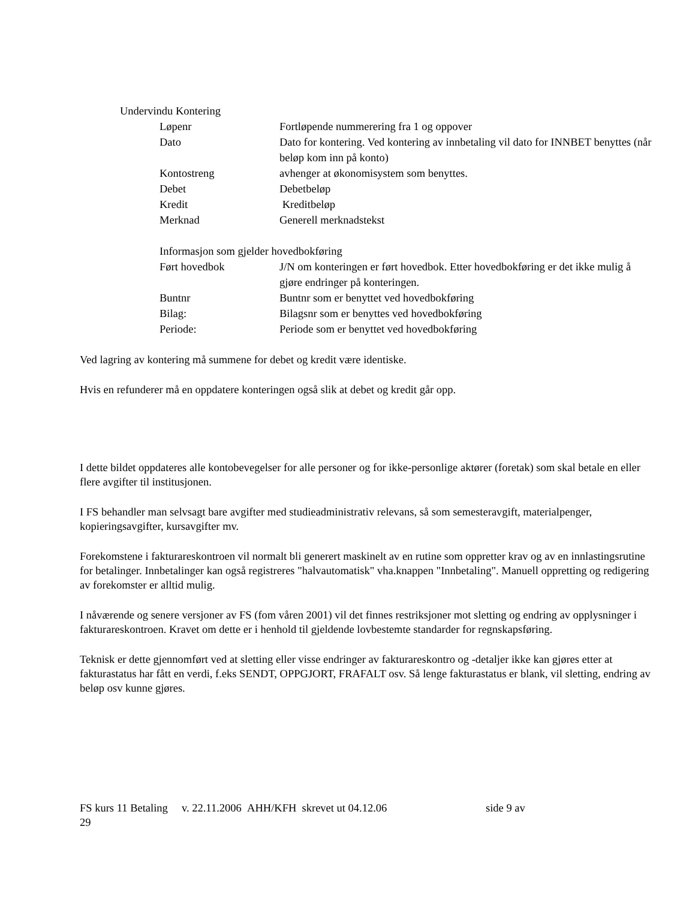Undervindu Kontering
Løpenr Fortløpende nummerering fra 1 og oppover
Dato Dato for kontering. Ved kontering av innbetaling vil dato for INNBET benyttes (når beløp kom inn på konto)
Kontostreng avhenger at økonomisystem som benyttes.
Debet Debetbeløp
Kredit Kreditbeløp
Merknad Generell merknadstekst
Informasjon som gjelder hovedbokføring
Ført hovedbok J/N om konteringen er ført hovedbok. Etter hovedbokføring er det ikke mulig å gjøre endringer på konteringen.
Buntnr Buntnr som er benyttet ved hovedbokføring
Bilag: Bilagsnr som er benyttes ved hovedbokføring
Periode: Periode som er benyttet ved hovedbokføring
Ved lagring av kontering må summene for debet og kredit være identiske.
Hvis en refunderer må en oppdatere konteringen også slik at debet og kredit går opp.
I dette bildet oppdateres alle kontobevegelser for alle personer og for ikke-personlige aktører (foretak) som skal betale en eller flere avgifter til institusjonen.
I FS behandler man selvsagt bare avgifter med studieadministrativ relevans, så som semesteravgift, materialpenger, kopieringsavgifter, kursavgifter mv.
Forekomstene i fakturareskontroen vil normalt bli generert maskinelt av en rutine som oppretter krav og av en innlastingsrutine for betalinger. Innbetalinger kan også registreres "halvautomatisk" vha.knappen "Innbetaling". Manuell oppretting og redigering av forekomster er alltid mulig.
I nåværende og senere versjoner av FS (fom våren 2001) vil det finnes restriksjoner mot sletting og endring av opplysninger i fakturareskontroen. Kravet om dette er i henhold til gjeldende lovbestemte standarder for regnskapsføring.
Teknisk er dette gjennomført ved at sletting eller visse endringer av fakturareskontro og -detaljer ikke kan gjøres etter at fakturastatus har fått en verdi, f.eks SENDT, OPPGJORT, FRAFALT osv. Så lenge fakturastatus er blank, vil sletting, endring av beløp osv kunne gjøres.
FS kurs 11 Betaling v. 22.11.2006 AHH/KFH skrevet ut 04.12.06 side 9 av
29